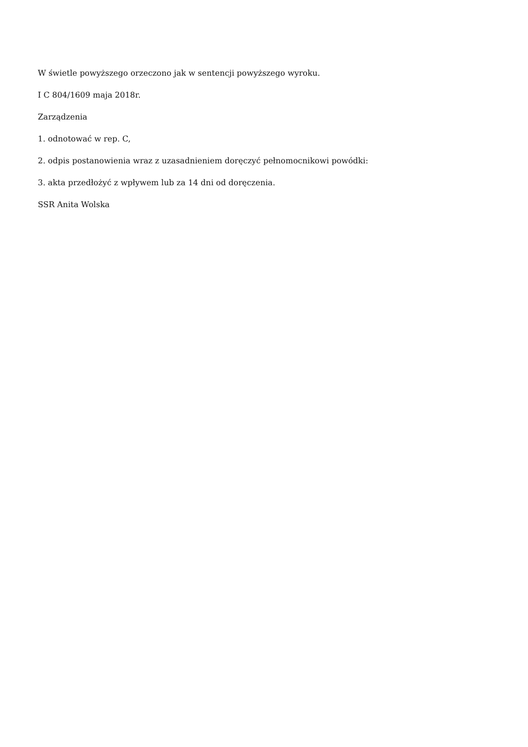W świetle powyższego orzeczono jak w sentencji powyższego wyroku.
I C 804/1609 maja 2018r.
Zarządzenia
1. odnotować w rep. C,
2. odpis postanowienia wraz z uzasadnieniem doręczyć pełnomocnikowi powódki:
3. akta przedłożyć z wpływem lub za 14 dni od doręczenia.
SSR Anita Wolska